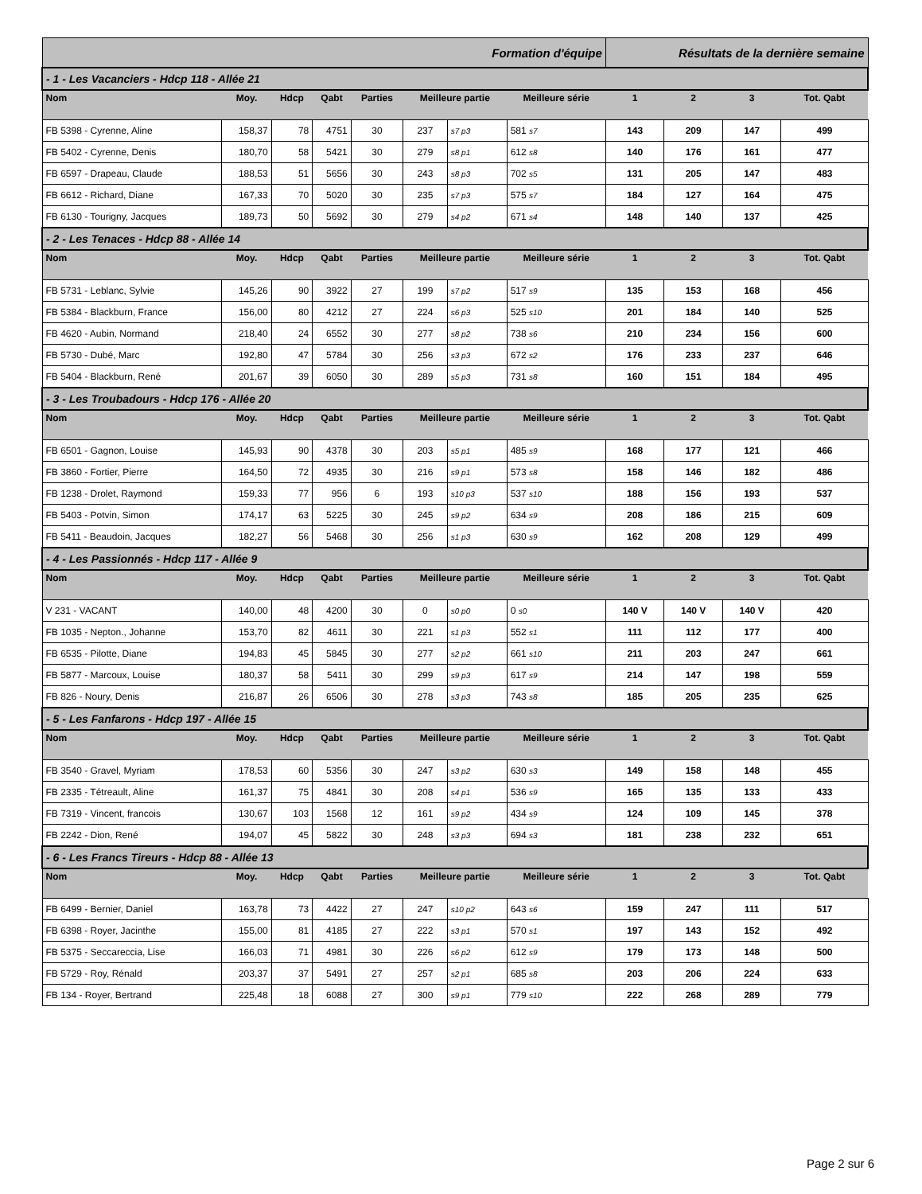| Formation d'équipe | | | | | | | | Résultats de la dernière semaine | | | |
| --- | --- | --- | --- | --- | --- | --- | --- | --- | --- | --- | --- |
| - 1 - Les Vacanciers - Hdcp 118 - Allée 21 | | | | | | | | | | | |
| Nom | Moy. | Hdcp | Qabt | Parties | Meilleure partie | | Meilleure série | 1 | 2 | 3 | Tot. Qabt |
| FB 5398 - Cyrenne, Aline | 158,37 | 78 | 4751 | 30 | 237 | s7 p3 | 581 s7 | 143 | 209 | 147 | 499 |
| FB 5402 - Cyrenne, Denis | 180,70 | 58 | 5421 | 30 | 279 | s8 p1 | 612 s8 | 140 | 176 | 161 | 477 |
| FB 6597 - Drapeau, Claude | 188,53 | 51 | 5656 | 30 | 243 | s8 p3 | 702 s5 | 131 | 205 | 147 | 483 |
| FB 6612 - Richard, Diane | 167,33 | 70 | 5020 | 30 | 235 | s7 p3 | 575 s7 | 184 | 127 | 164 | 475 |
| FB 6130 - Tourigny, Jacques | 189,73 | 50 | 5692 | 30 | 279 | s4 p2 | 671 s4 | 148 | 140 | 137 | 425 |
| - 2 - Les Tenaces - Hdcp 88 - Allée 14 | | | | | | | | | | | |
| Nom | Moy. | Hdcp | Qabt | Parties | Meilleure partie | | Meilleure série | 1 | 2 | 3 | Tot. Qabt |
| FB 5731 - Leblanc, Sylvie | 145,26 | 90 | 3922 | 27 | 199 | s7 p2 | 517 s9 | 135 | 153 | 168 | 456 |
| FB 5384 - Blackburn, France | 156,00 | 80 | 4212 | 27 | 224 | s6 p3 | 525 s10 | 201 | 184 | 140 | 525 |
| FB 4620 - Aubin, Normand | 218,40 | 24 | 6552 | 30 | 277 | s8 p2 | 738 s6 | 210 | 234 | 156 | 600 |
| FB 5730 - Dubé, Marc | 192,80 | 47 | 5784 | 30 | 256 | s3 p3 | 672 s2 | 176 | 233 | 237 | 646 |
| FB 5404 - Blackburn, René | 201,67 | 39 | 6050 | 30 | 289 | s5 p3 | 731 s8 | 160 | 151 | 184 | 495 |
| - 3 - Les Troubadours - Hdcp 176 - Allée 20 | | | | | | | | | | | |
| Nom | Moy. | Hdcp | Qabt | Parties | Meilleure partie | | Meilleure série | 1 | 2 | 3 | Tot. Qabt |
| FB 6501 - Gagnon, Louise | 145,93 | 90 | 4378 | 30 | 203 | s5 p1 | 485 s9 | 168 | 177 | 121 | 466 |
| FB 3860 - Fortier, Pierre | 164,50 | 72 | 4935 | 30 | 216 | s9 p1 | 573 s8 | 158 | 146 | 182 | 486 |
| FB 1238 - Drolet, Raymond | 159,33 | 77 | 956 | 6 | 193 | s10 p3 | 537 s10 | 188 | 156 | 193 | 537 |
| FB 5403 - Potvin, Simon | 174,17 | 63 | 5225 | 30 | 245 | s9 p2 | 634 s9 | 208 | 186 | 215 | 609 |
| FB 5411 - Beaudoin, Jacques | 182,27 | 56 | 5468 | 30 | 256 | s1 p3 | 630 s9 | 162 | 208 | 129 | 499 |
| - 4 - Les Passionnés - Hdcp 117 - Allée 9 | | | | | | | | | | | |
| Nom | Moy. | Hdcp | Qabt | Parties | Meilleure partie | | Meilleure série | 1 | 2 | 3 | Tot. Qabt |
| V 231 - VACANT | 140,00 | 48 | 4200 | 30 | 0 | s0 p0 | 0 s0 | 140 V | 140 V | 140 V | 420 |
| FB 1035 - Nepton., Johanne | 153,70 | 82 | 4611 | 30 | 221 | s1 p3 | 552 s1 | 111 | 112 | 177 | 400 |
| FB 6535 - Pilotte, Diane | 194,83 | 45 | 5845 | 30 | 277 | s2 p2 | 661 s10 | 211 | 203 | 247 | 661 |
| FB 5877 - Marcoux, Louise | 180,37 | 58 | 5411 | 30 | 299 | s9 p3 | 617 s9 | 214 | 147 | 198 | 559 |
| FB 826 - Noury, Denis | 216,87 | 26 | 6506 | 30 | 278 | s3 p3 | 743 s8 | 185 | 205 | 235 | 625 |
| - 5 - Les Fanfarons - Hdcp 197 - Allée 15 | | | | | | | | | | | |
| Nom | Moy. | Hdcp | Qabt | Parties | Meilleure partie | | Meilleure série | 1 | 2 | 3 | Tot. Qabt |
| FB 3540 - Gravel, Myriam | 178,53 | 60 | 5356 | 30 | 247 | s3 p2 | 630 s3 | 149 | 158 | 148 | 455 |
| FB 2335 - Tétreault, Aline | 161,37 | 75 | 4841 | 30 | 208 | s4 p1 | 536 s9 | 165 | 135 | 133 | 433 |
| FB 7319 - Vincent, francois | 130,67 | 103 | 1568 | 12 | 161 | s9 p2 | 434 s9 | 124 | 109 | 145 | 378 |
| FB 2242 - Dion, René | 194,07 | 45 | 5822 | 30 | 248 | s3 p3 | 694 s3 | 181 | 238 | 232 | 651 |
| - 6 - Les Francs Tireurs - Hdcp 88 - Allée 13 | | | | | | | | | | | |
| Nom | Moy. | Hdcp | Qabt | Parties | Meilleure partie | | Meilleure série | 1 | 2 | 3 | Tot. Qabt |
| FB 6499 - Bernier, Daniel | 163,78 | 73 | 4422 | 27 | 247 | s10 p2 | 643 s6 | 159 | 247 | 111 | 517 |
| FB 6398 - Royer, Jacinthe | 155,00 | 81 | 4185 | 27 | 222 | s3 p1 | 570 s1 | 197 | 143 | 152 | 492 |
| FB 5375 - Seccareccia, Lise | 166,03 | 71 | 4981 | 30 | 226 | s6 p2 | 612 s9 | 179 | 173 | 148 | 500 |
| FB 5729 - Roy, Rénald | 203,37 | 37 | 5491 | 27 | 257 | s2 p1 | 685 s8 | 203 | 206 | 224 | 633 |
| FB 134 - Royer, Bertrand | 225,48 | 18 | 6088 | 27 | 300 | s9 p1 | 779 s10 | 222 | 268 | 289 | 779 |
Page 2 sur 6